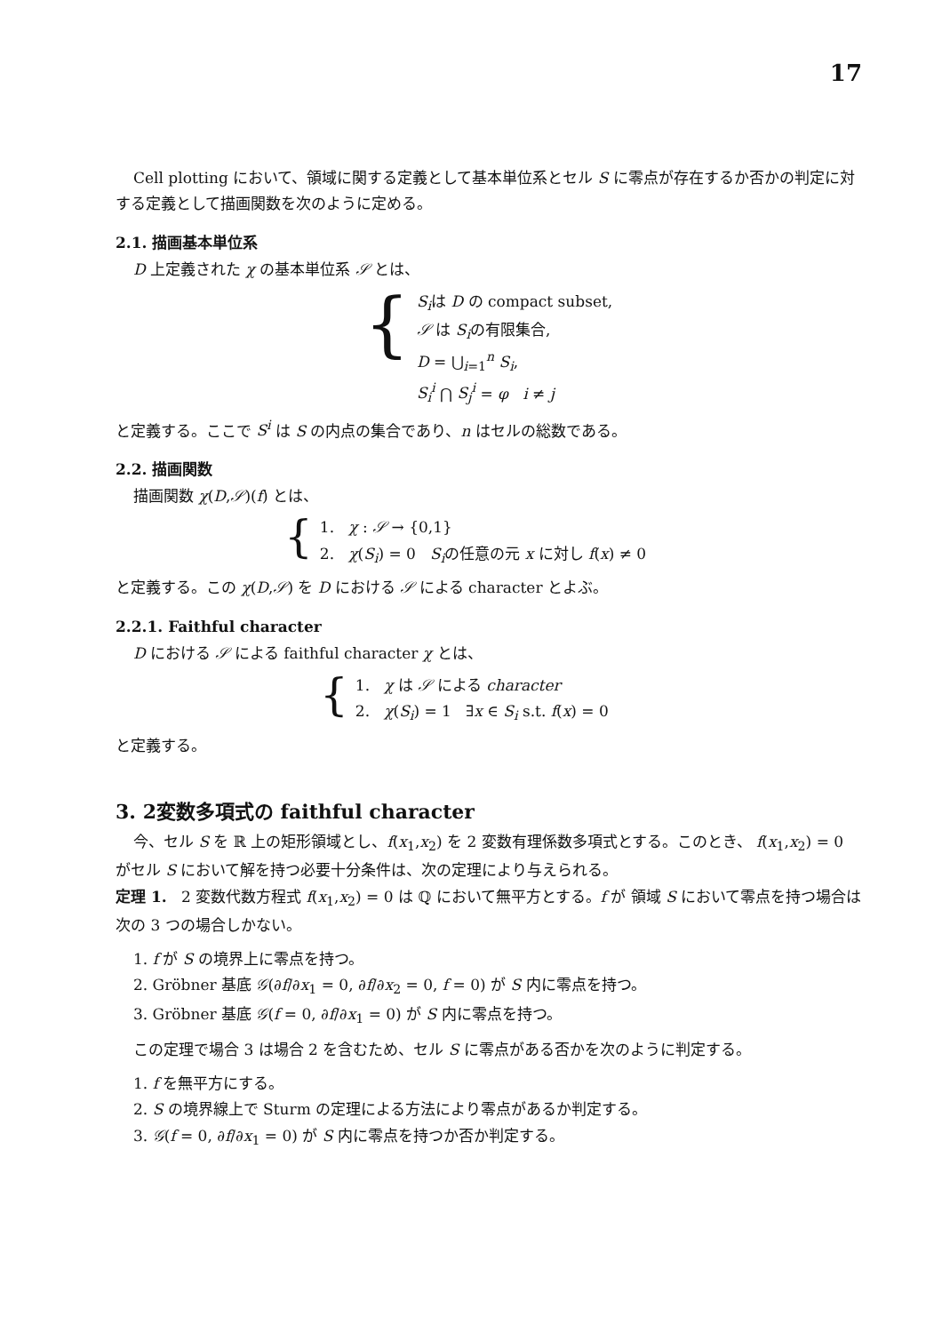17
Cell plotting において、領域に関する定義として基本単位系とセル S に零点が存在するか否かの判定に対する定義として描画関数を次のように定める。
2.1. 描画基本単位系
D 上定義された χ の基本単位系 𝒮 とは、
{
S<sub>i</sub>は D の compact subset,
𝒮 は S<sub>i</sub>の有限集合,
D = ⋃<sub>i=1</sub><sup>n</sup> S<sub>i</sub>,
S<sub>i</sub><sup>i</sup> ⋂ S<sub>j</sub><sup>i</sup> = φ i ≠ j
と定義する。ここで S<sup>i</sup> は S の内点の集合であり、n はセルの総数である。
2.2. 描画関数
描画関数 χ(D,𝒮)(f) とは、
{
1. χ : 𝒮 → {0,1}
2. χ(S<sub>i</sub>) = 0 S<sub>i</sub>の任意の元 x に対し f(x) ≠ 0
と定義する。この χ(D,𝒮) を D における 𝒮 による character とよぶ。
2.2.1. Faithful character
D における 𝒮 による faithful character χ とは、
{
1. χ は 𝒮 による character
2. χ(S<sub>i</sub>) = 1 ∃x ∈ S<sub>i</sub> s.t. f(x) = 0
と定義する。
3. 2変数多項式の faithful character
今、セル S を ℝ 上の矩形領域とし、f(x<sub>1</sub>,x<sub>2</sub>) を 2 変数有理係数多項式とする。このとき、 f(x<sub>1</sub>,x<sub>2</sub>) = 0 がセル S において解を持つ必要十分条件は、次の定理により与えられる。
定理 1. 2 変数代数方程式 f(x<sub>1</sub>,x<sub>2</sub>) = 0 は ℚ において無平方とする。f が 領域 S において零点を持つ場合は次の 3 つの場合しかない。
1. f が S の境界上に零点を持つ。
2. Gröbner 基底 𝒢(∂f/∂x<sub>1</sub> = 0, ∂f/∂x<sub>2</sub> = 0, f = 0) が S 内に零点を持つ。
3. Gröbner 基底 𝒢(f = 0, ∂f/∂x<sub>1</sub> = 0) が S 内に零点を持つ。
この定理で場合 3 は場合 2 を含むため、セル S に零点がある否かを次のように判定する。
1. f を無平方にする。
2. S の境界線上で Sturm の定理による方法により零点があるか判定する。
3. 𝒢(f = 0, ∂f/∂x<sub>1</sub> = 0) が S 内に零点を持つか否か判定する。